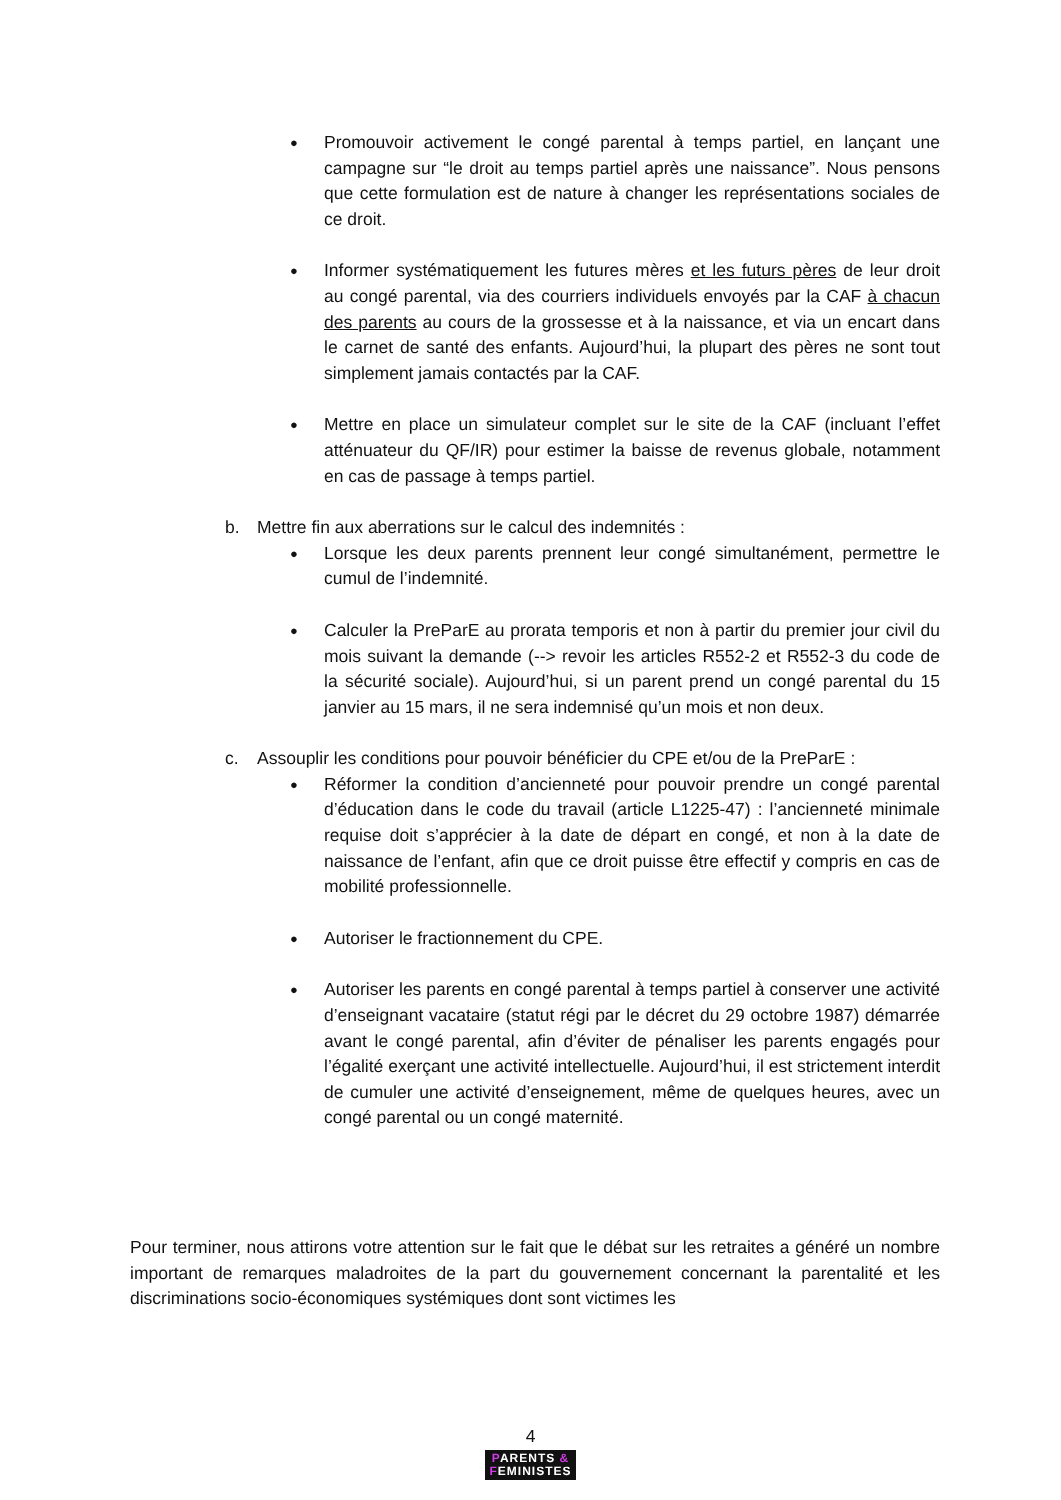●
Promouvoir activement le congé parental à temps partiel, en lançant une campagne sur “le droit au temps partiel après une naissance”. Nous pensons que cette formulation est de nature à changer les représentations sociales de ce droit.
●
Informer systématiquement les futures mères et les futurs pères de leur droit au congé parental, via des courriers individuels envoyés par la CAF à chacun des parents au cours de la grossesse et à la naissance, et via un encart dans le carnet de santé des enfants. Aujourd’hui, la plupart des pères ne sont tout simplement jamais contactés par la CAF.
●
Mettre en place un simulateur complet sur le site de la CAF (incluant l’effet atténuateur du QF/IR) pour estimer la baisse de revenus globale, notamment en cas de passage à temps partiel.
b. Mettre fin aux aberrations sur le calcul des indemnités :
●
Lorsque les deux parents prennent leur congé simultanément, permettre le cumul de l’indemnité.
●
Calculer la PreParE au prorata temporis et non à partir du premier jour civil du mois suivant la demande (--> revoir les articles R552-2 et R552-3 du code de la sécurité sociale). Aujourd’hui, si un parent prend un congé parental du 15 janvier au 15 mars, il ne sera indemnisé qu’un mois et non deux.
c. Assouplir les conditions pour pouvoir bénéficier du CPE et/ou de la PreParE :
●
Réformer la condition d’ancienneté pour pouvoir prendre un congé parental d’éducation dans le code du travail (article L1225-47) : l’ancienneté minimale requise doit s’apprécier à la date de départ en congé, et non à la date de naissance de l’enfant, afin que ce droit puisse être effectif y compris en cas de mobilité professionnelle.
●
Autoriser le fractionnement du CPE.
●
Autoriser les parents en congé parental à temps partiel à conserver une activité d’enseignant vacataire (statut régi par le décret du 29 octobre 1987) démarrée avant le congé parental, afin d’éviter de pénaliser les parents engagés pour l’égalité exerçant une activité intellectuelle. Aujourd’hui, il est strictement interdit de cumuler une activité d’enseignement, même de quelques heures, avec un congé parental ou un congé maternité.
Pour terminer, nous attirons votre attention sur le fait que le débat sur les retraites a généré un nombre important de remarques maladroites de la part du gouvernement concernant la parentalité et les discriminations socio-économiques systémiques dont sont victimes les
4
PARENTS &
FEMINISTES